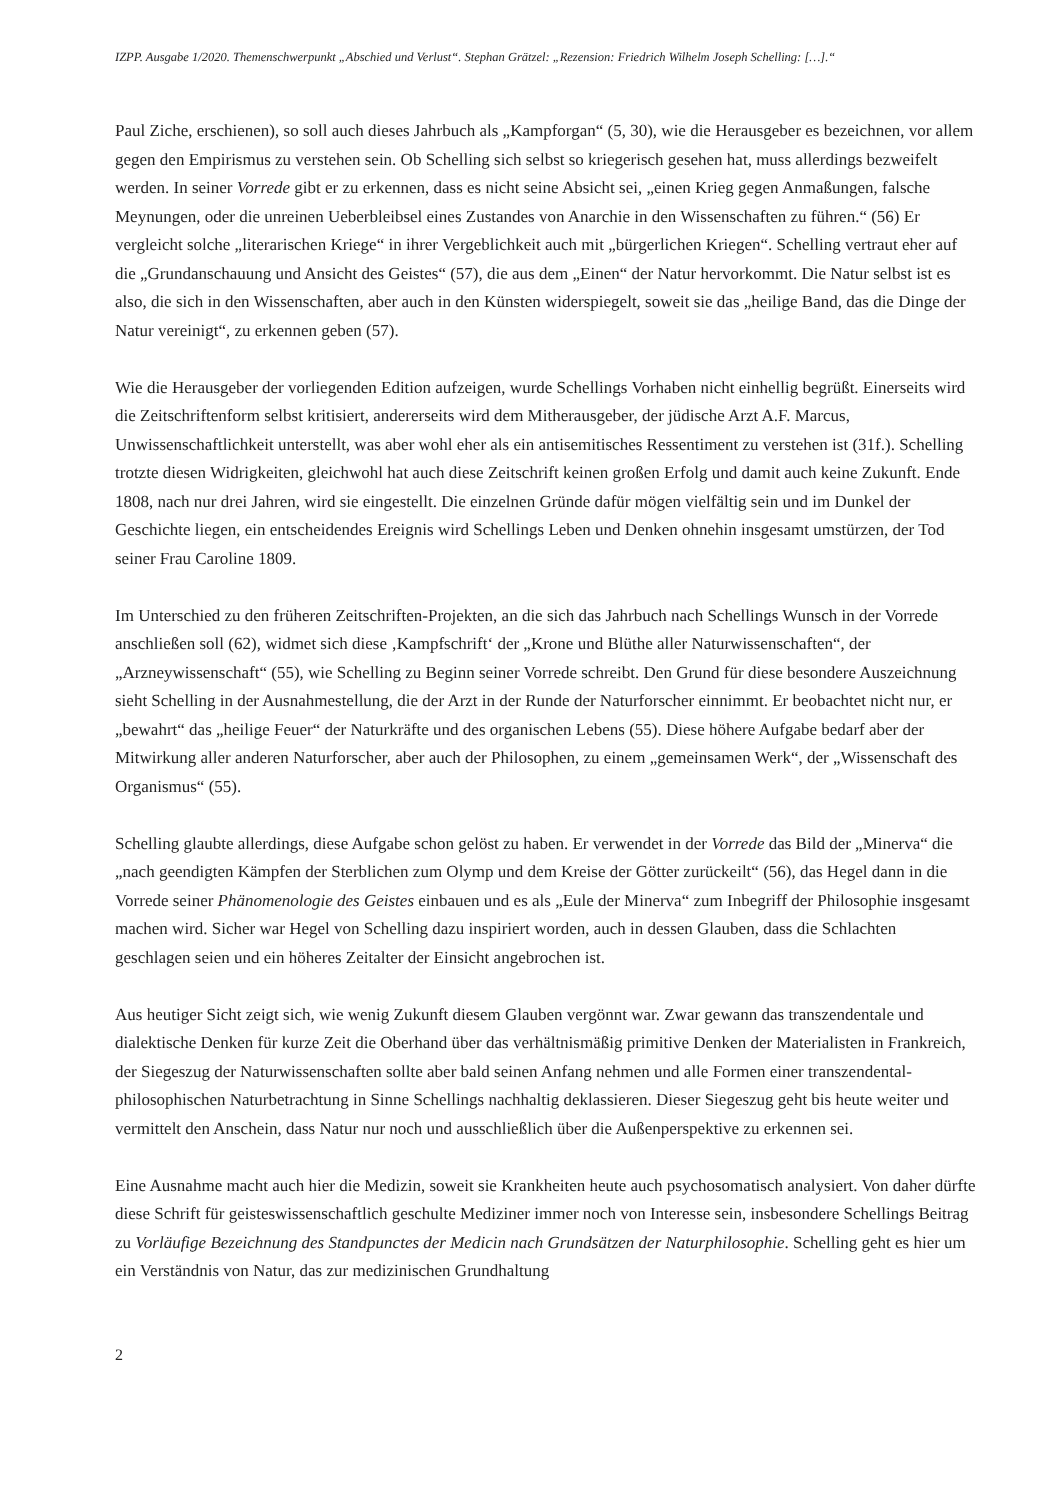IZPP. Ausgabe 1/2020. Themenschwerpunkt „Abschied und Verlust“. Stephan Grätzel: „Rezension: Friedrich Wilhelm Joseph Schelling: […].“
Paul Ziche, erschienen), so soll auch dieses Jahrbuch als „Kampforgan“ (5, 30), wie die Herausgeber es bezeichnen, vor allem gegen den Empirismus zu verstehen sein. Ob Schelling sich selbst so kriegerisch gesehen hat, muss allerdings bezweifelt werden. In seiner Vorrede gibt er zu erkennen, dass es nicht seine Absicht sei, „einen Krieg gegen Anmaßungen, falsche Meynungen, oder die unreinen Ueberbleibsel eines Zustandes von Anarchie in den Wissenschaften zu führen.“ (56) Er vergleicht solche „literarischen Kriege“ in ihrer Vergeblichkeit auch mit „bürgerlichen Kriegen“. Schelling vertraut eher auf die „Grundanschauung und Ansicht des Geistes“ (57), die aus dem „Einen“ der Natur hervorkommt. Die Natur selbst ist es also, die sich in den Wissenschaften, aber auch in den Künsten widerspiegelt, soweit sie das „heilige Band, das die Dinge der Natur vereinigt“, zu erkennen geben (57).
Wie die Herausgeber der vorliegenden Edition aufzeigen, wurde Schellings Vorhaben nicht einhellig begrüßt. Einerseits wird die Zeitschriftenform selbst kritisiert, andererseits wird dem Mitherausgeber, der jüdische Arzt A.F. Marcus, Unwissenschaftlichkeit unterstellt, was aber wohl eher als ein antisemitisches Ressentiment zu verstehen ist (31f.). Schelling trotzte diesen Widrigkeiten, gleichwohl hat auch diese Zeitschrift keinen großen Erfolg und damit auch keine Zukunft. Ende 1808, nach nur drei Jahren, wird sie eingestellt. Die einzelnen Gründe dafür mögen vielfältig sein und im Dunkel der Geschichte liegen, ein entscheidendes Ereignis wird Schellings Leben und Denken ohnehin insgesamt umstürzen, der Tod seiner Frau Caroline 1809.
Im Unterschied zu den früheren Zeitschriften-Projekten, an die sich das Jahrbuch nach Schellings Wunsch in der Vorrede anschließen soll (62), widmet sich diese ‚Kampfschrift‘ der „Krone und Blüthe aller Naturwissenschaften“, der „Arzneywissenschaft“ (55), wie Schelling zu Beginn seiner Vorrede schreibt. Den Grund für diese besondere Auszeichnung sieht Schelling in der Ausnahmestellung, die der Arzt in der Runde der Naturforscher einnimmt. Er beobachtet nicht nur, er „bewahrt“ das „heilige Feuer“ der Naturkräfte und des organischen Lebens (55). Diese höhere Aufgabe bedarf aber der Mitwirkung aller anderen Naturforscher, aber auch der Philosophen, zu einem „gemeinsamen Werk“, der „Wissenschaft des Organismus“ (55).
Schelling glaubte allerdings, diese Aufgabe schon gelöst zu haben. Er verwendet in der Vorrede das Bild der „Minerva“ die „nach geendigten Kämpfen der Sterblichen zum Olymp und dem Kreise der Götter zurückeilt“ (56), das Hegel dann in die Vorrede seiner Phänomenologie des Geistes einbauen und es als „Eule der Minerva“ zum Inbegriff der Philosophie insgesamt machen wird. Sicher war Hegel von Schelling dazu inspiriert worden, auch in dessen Glauben, dass die Schlachten geschlagen seien und ein höheres Zeitalter der Einsicht angebrochen ist.
Aus heutiger Sicht zeigt sich, wie wenig Zukunft diesem Glauben vergönnt war. Zwar gewann das transzendentale und dialektische Denken für kurze Zeit die Oberhand über das verhältnismäßig primitive Denken der Materialisten in Frankreich, der Siegeszug der Naturwissenschaften sollte aber bald seinen Anfang nehmen und alle Formen einer transzendental-philosophischen Naturbetrachtung in Sinne Schellings nachhaltig deklassieren. Dieser Siegeszug geht bis heute weiter und vermittelt den Anschein, dass Natur nur noch und ausschließlich über die Außenperspektive zu erkennen sei.
Eine Ausnahme macht auch hier die Medizin, soweit sie Krankheiten heute auch psychosomatisch analysiert. Von daher dürfte diese Schrift für geisteswissenschaftlich geschulte Mediziner immer noch von Interesse sein, insbesondere Schellings Beitrag zu Vorläufige Bezeichnung des Standpunctes der Medicin nach Grundsätzen der Naturphilosophie. Schelling geht es hier um ein Verständnis von Natur, das zur medizinischen Grundhaltung
2